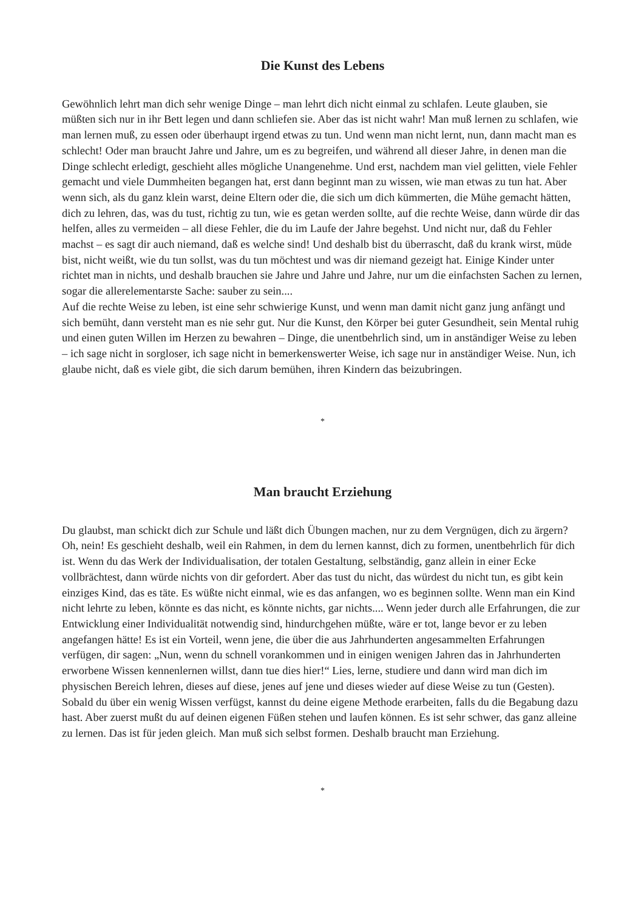Die Kunst des Lebens
Gewöhnlich lehrt man dich sehr wenige Dinge – man lehrt dich nicht einmal zu schlafen. Leute glauben, sie müßten sich nur in ihr Bett legen und dann schliefen sie. Aber das ist nicht wahr! Man muß lernen zu schlafen, wie man lernen muß, zu essen oder überhaupt irgend etwas zu tun. Und wenn man nicht lernt, nun, dann macht man es schlecht! Oder man braucht Jahre und Jahre, um es zu begreifen, und während all dieser Jahre, in denen man die Dinge schlecht erledigt, geschieht alles mögliche Unangenehme. Und erst, nachdem man viel gelitten, viele Fehler gemacht und viele Dummheiten begangen hat, erst dann beginnt man zu wissen, wie man etwas zu tun hat. Aber wenn sich, als du ganz klein warst, deine Eltern oder die, die sich um dich kümmerten, die Mühe gemacht hätten, dich zu lehren, das, was du tust, richtig zu tun, wie es getan werden sollte, auf die rechte Weise, dann würde dir das helfen, alles zu vermeiden – all diese Fehler, die du im Laufe der Jahre begehst. Und nicht nur, daß du Fehler machst – es sagt dir auch niemand, daß es welche sind! Und deshalb bist du überrascht, daß du krank wirst, müde bist, nicht weißt, wie du tun sollst, was du tun möchtest und was dir niemand gezeigt hat. Einige Kinder unter richtet man in nichts, und deshalb brauchen sie Jahre und Jahre und Jahre, nur um die einfachsten Sachen zu lernen, sogar die allerelementarste Sache: sauber zu sein....
Auf die rechte Weise zu leben, ist eine sehr schwierige Kunst, und wenn man damit nicht ganz jung anfängt und sich bemüht, dann versteht man es nie sehr gut. Nur die Kunst, den Körper bei guter Gesundheit, sein Mental ruhig und einen guten Willen im Herzen zu bewahren – Dinge, die unentbehrlich sind, um in anständiger Weise zu leben – ich sage nicht in sorgloser, ich sage nicht in bemerkenswerter Weise, ich sage nur in anständiger Weise. Nun, ich glaube nicht, daß es viele gibt, die sich darum bemühen, ihren Kindern das beizubringen.
*
Man braucht Erziehung
Du glaubst, man schickt dich zur Schule und läßt dich Übungen machen, nur zu dem Vergnügen, dich zu ärgern? Oh, nein! Es geschieht deshalb, weil ein Rahmen, in dem du lernen kannst, dich zu formen, unentbehrlich für dich ist. Wenn du das Werk der Individualisation, der totalen Gestaltung, selbständig, ganz allein in einer Ecke vollbrächtest, dann würde nichts von dir gefordert. Aber das tust du nicht, das würdest du nicht tun, es gibt kein einziges Kind, das es täte. Es wüßte nicht einmal, wie es das anfangen, wo es beginnen sollte. Wenn man ein Kind nicht lehrte zu leben, könnte es das nicht, es könnte nichts, gar nichts.... Wenn jeder durch alle Erfahrungen, die zur Entwicklung einer Individualität notwendig sind, hindurchgehen müßte, wäre er tot, lange bevor er zu leben angefangen hätte! Es ist ein Vorteil, wenn jene, die über die aus Jahrhunderten angesammelten Erfahrungen verfügen, dir sagen: „Nun, wenn du schnell vorankommen und in einigen wenigen Jahren das in Jahrhunderten erworbene Wissen kennenlernen willst, dann tue dies hier!“ Lies, lerne, studiere und dann wird man dich im physischen Bereich lehren, dieses auf diese, jenes auf jene und dieses wieder auf diese Weise zu tun (Gesten). Sobald du über ein wenig Wissen verfügst, kannst du deine eigene Methode erarbeiten, falls du die Begabung dazu hast. Aber zuerst mußt du auf deinen eigenen Füßen stehen und laufen können. Es ist sehr schwer, das ganz alleine zu lernen. Das ist für jeden gleich. Man muß sich selbst formen. Deshalb braucht man Erziehung.
*